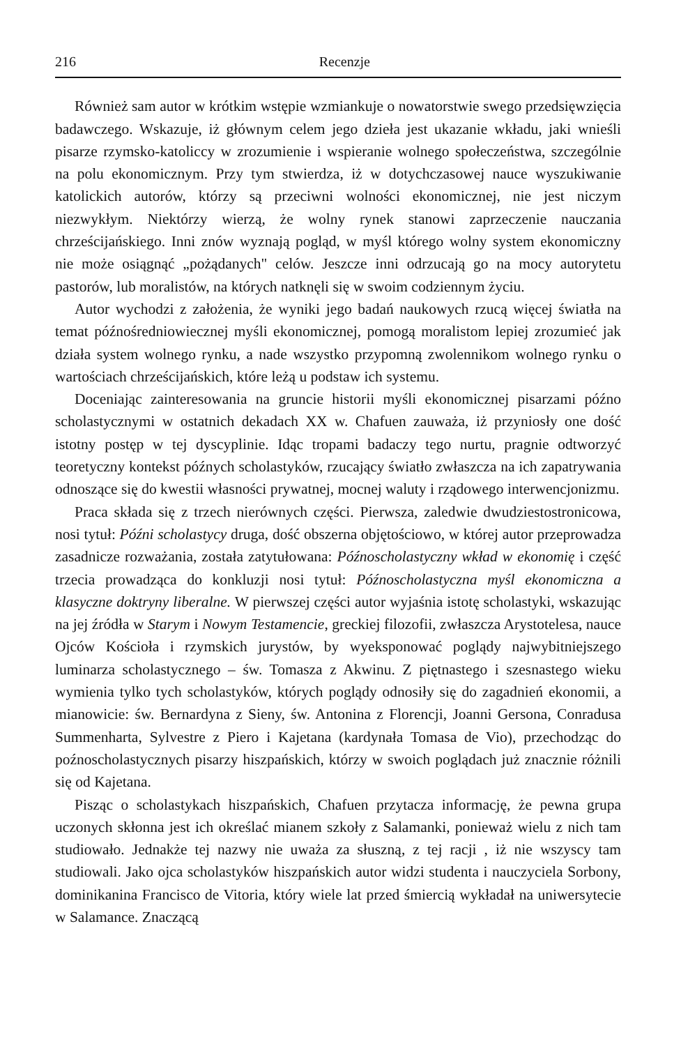216 Recenzje
Również sam autor w krótkim wstępie wzmiankuje o nowatorstwie swego przedsięwzięcia badawczego. Wskazuje, iż głównym celem jego dzieła jest ukazanie wkładu, jaki wnieśli pisarze rzymsko-katoliccy w zrozumienie i wspieranie wolnego społeczeństwa, szczególnie na polu ekonomicznym. Przy tym stwierdza, iż w dotychczasowej nauce wyszukiwanie katolickich autorów, którzy są przeciwni wolności ekonomicznej, nie jest niczym niezwykłym. Niektórzy wierzą, że wolny rynek stanowi zaprzeczenie nauczania chrześcijańskiego. Inni znów wyznają pogląd, w myśl którego wolny system ekonomiczny nie może osiągnąć „pożądanych" celów. Jeszcze inni odrzucają go na mocy autorytetu pastorów, lub moralistów, na których natknęli się w swoim codziennym życiu.
Autor wychodzi z założenia, że wyniki jego badań naukowych rzucą więcej światła na temat późnośredniowiecznej myśli ekonomicznej, pomogą moralistom lepiej zrozumieć jak działa system wolnego rynku, a nade wszystko przypomną zwolennikom wolnego rynku o wartościach chrześcijańskich, które leżą u podstaw ich systemu.
Doceniając zainteresowania na gruncie historii myśli ekonomicznej pisarzami późno scholastycznymi w ostatnich dekadach XX w. Chafuen zauważa, iż przyniosły one dość istotny postęp w tej dyscyplinie. Idąc tropami badaczy tego nurtu, pragnie odtworzyć teoretyczny kontekst późnych scholastyków, rzucający światło zwłaszcza na ich zapatrywania odnoszące się do kwestii własności prywatnej, mocnej waluty i rządowego interwencjonizmu.
Praca składa się z trzech nierównych części. Pierwsza, zaledwie dwudziestostronicowa, nosi tytuł: Późni scholastycy druga, dość obszerna objętościowo, w której autor przeprowadza zasadnicze rozważania, została zatytułowana: Późnoscholastyczny wkład w ekonomię i część trzecia prowadząca do konkluzji nosi tytuł: Późnoscholastyczna myśl ekonomiczna a klasyczne doktryny liberalne. W pierwszej części autor wyjaśnia istotę scholastyki, wskazując na jej źródła w Starym i Nowym Testamencie, greckiej filozofii, zwłaszcza Arystotelesa, nauce Ojców Kościoła i rzymskich jurystów, by wyeksponować poglądy najwybitniejszego luminarza scholastycznego – św. Tomasza z Akwinu. Z piętnastego i szesnastego wieku wymienia tylko tych scholastyków, których poglądy odnosiły się do zagadnień ekonomii, a mianowicie: św. Bernardyna z Sieny, św. Antonina z Florencji, Joanni Gersona, Conradusa Summenharta, Sylvestre z Piero i Kajetana (kardynała Tomasa de Vio), przechodząc do poźnoscholastycznych pisarzy hiszpańskich, którzy w swoich poglądach już znacznie różnili się od Kajetana.
Pisząc o scholastykach hiszpańskich, Chafuen przytacza informację, że pewna grupa uczonych skłonna jest ich określać mianem szkoły z Salamanki, ponieważ wielu z nich tam studiowało. Jednakże tej nazwy nie uważa za słuszną, z tej racji , iż nie wszyscy tam studiowali. Jako ojca scholastyków hiszpańskich autor widzi studenta i nauczyciela Sorbony, dominikanina Francisco de Vitoria, który wiele lat przed śmiercią wykładał na uniwersytecie w Salamance. Znaczącą